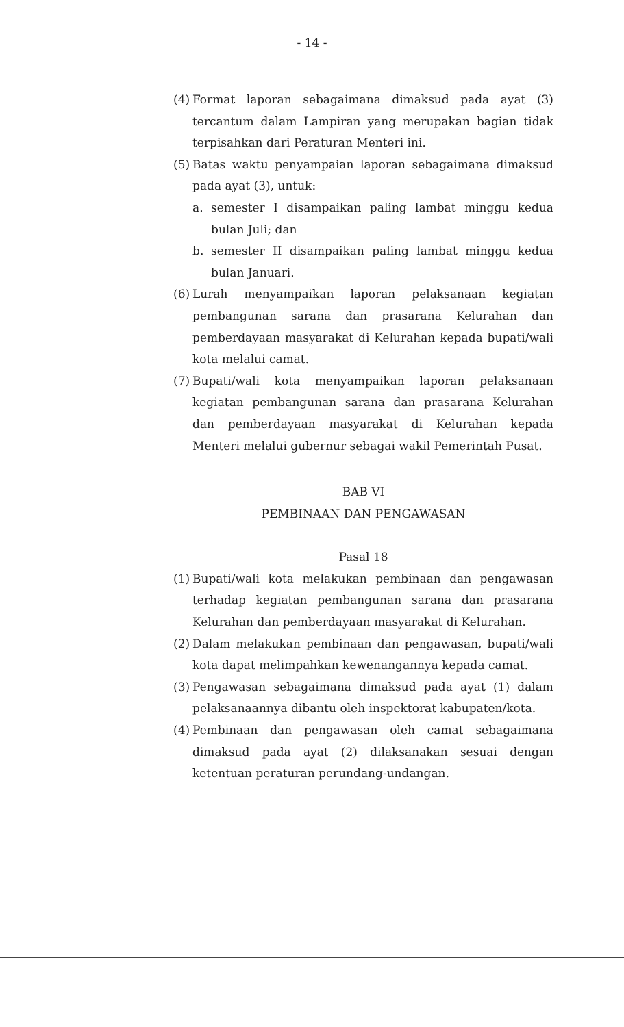- 14 -
(4) Format laporan sebagaimana dimaksud pada ayat (3) tercantum dalam Lampiran yang merupakan bagian tidak terpisahkan dari Peraturan Menteri ini.
(5) Batas waktu penyampaian laporan sebagaimana dimaksud pada ayat (3), untuk:
a. semester I disampaikan paling lambat minggu kedua bulan Juli; dan
b. semester II disampaikan paling lambat minggu kedua bulan Januari.
(6) Lurah menyampaikan laporan pelaksanaan kegiatan pembangunan sarana dan prasarana Kelurahan dan pemberdayaan masyarakat di Kelurahan kepada bupati/wali kota melalui camat.
(7) Bupati/wali kota menyampaikan laporan pelaksanaan kegiatan pembangunan sarana dan prasarana Kelurahan dan pemberdayaan masyarakat di Kelurahan kepada Menteri melalui gubernur sebagai wakil Pemerintah Pusat.
BAB VI
PEMBINAAN DAN PENGAWASAN
Pasal 18
(1) Bupati/wali kota melakukan pembinaan dan pengawasan terhadap kegiatan pembangunan sarana dan prasarana Kelurahan dan pemberdayaan masyarakat di Kelurahan.
(2) Dalam melakukan pembinaan dan pengawasan, bupati/wali kota dapat melimpahkan kewenangannya kepada camat.
(3) Pengawasan sebagaimana dimaksud pada ayat (1) dalam pelaksanaannya dibantu oleh inspektorat kabupaten/kota.
(4) Pembinaan dan pengawasan oleh camat sebagaimana dimaksud pada ayat (2) dilaksanakan sesuai dengan ketentuan peraturan perundang-undangan.